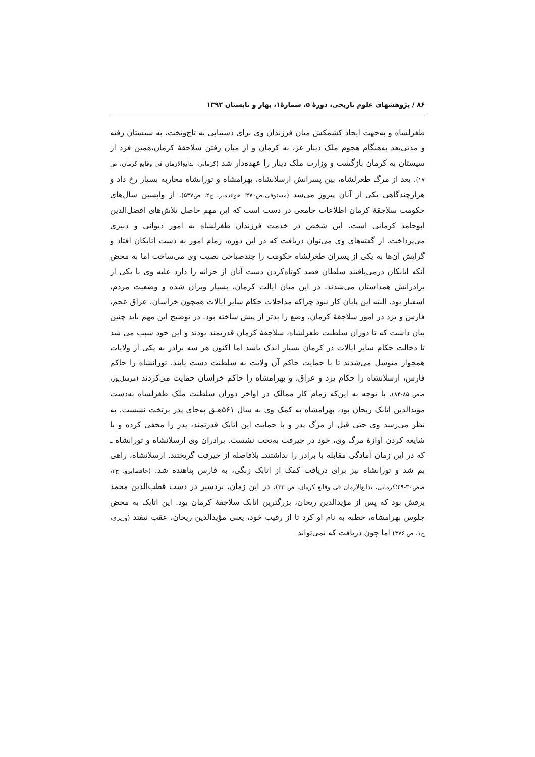۸۶ / پژوهشهای علوم تاریخی، دورهٔ ۵، شمارهٔ۱، بهار و تابستان ۱۳۹۲
طغرلشاه و به‌جهت ایجاد کشمکش میان فرزندان وی برای دستیابی به تاج‌وتخت، به سیستان رفته و مدتی‌بعد به‌هنگام هجوم ملک دینار غز، به کرمان و از میان رفتن سلاجقهٔ کرمان،همین فرد از سیستان به کرمان بازگشت و وزارت ملک دینار را عهده‌دار شد (کرمانی، بدایع‌الازمان فی وقایع کرمان، ص ۱۷). بعد از مرگ طغرلشاه، بین پسرانش ارسلانشاه، بهرامشاه و تورانشاه محاربه بسیار رخ داد و هرازچندگاهی یکی از آنان پیروز می‌شد (مستوفی،ص۴۷۰؛ خواندمیر، ج۲، ص۵۳۷). از واپسین سال‌های حکومت سلاجقهٔ کرمان اطلاعات جامعی در دست است که این مهم حاصل تلاش‌های افضل‌الدین ابوحامد کرمانی است. این شخص در خدمت فرزندان طغرلشاه به امور دیوانی و دبیری می‌پرداخت. از گفته‌های وی می‌توان دریافت که در این دوره، زمام امور به دست اتابکان افتاد و گرایش آن‌ها به یکی از پسران طغرلشاه حکومت را چندصباحی نصیب وی می‌ساخت اما به محض آنکه اتابکان درمی‌یافتند سلطان قصد کوتاه‌کردن دست آنان از خزانه را دارد علیه وی با یکی از برادرانش همداستان می‌شدند. در این میان ایالت کرمان، بسیار ویران شده و وضعیت مردم، اسفبار بود. البته این پایان کار نبود چراکه مداخلات حکام سایر ایالات همچون خراسان، عراق عجم، فارس و یزد در امور سلاجقهٔ کرمان، وضع را بدتر از پیش ساخته بود. در توضیح این مهم باید چنین بیان داشت که تا دوران سلطنت طغرلشاه، سلاجقهٔ کرمان قدرتمند بودند و این خود سبب می شد تا دخالت حکام سایر ایالات در کرمان بسیار اندک باشد اما اکنون هر سه برادر به یکی از ولایات همجوار متوسل می‌شدند تا با حمایت حاکم آن ولایت به سلطنت دست یابند. تورانشاه را حاکم فارس، ارسلانشاه را حکام یزد و عراق، و بهرامشاه را حاکم خراسان حمایت می‌کردند (مرسل‌پور، صص ۸۵-۸۴). با توجه به این‌که زمام کار ممالک در اواخر دوران سلطنت ملک طغرلشاه به‌دست مؤیدالدین اتابک ریحان بود، بهرامشاه به کمک وی به سال ۵۶۱هـ‍ق به‌جای پدر برتخت نشست. به نظر می‌رسد وی حتی قبل از مرگ پدر و با حمایت این اتابک قدرتمند، پدر را مخفی کرده و با شایعه کردن آوازهٔ مرگ وی، خود در جیرفت به‌تخت نشست. برادران وی ارسلانشاه و تورانشاه ـ که در این زمان آمادگی مقابله با برادر را نداشتندـ بلافاصله از جیرفت گریختند. ارسلانشاه، راهی بم شد و تورانشاه نیز برای دریافت کمک از اتابک زنگی، به فارس پناهنده شد. (حافظ‌ابرو، ج۳، صص۳۰-۲۹؛کرمانی، بدایع‌الازمان فی وقایع کرمان، ص ۳۳). در این زمان، بردسیر در دست قطب‌الدین محمد بزقش بود که پس از مؤیدالدین ریحان، بزرگترین اتابک سلاجقهٔ کرمان بود. این اتابک به محض جلوس بهرامشاه، خطبه به نام او کرد تا از رقیب خود، یعنی مؤیدالدین ریحان، عقب نیفتد (وزیری، ج۱، ص ۳۷۶) اما چون دریافت که نمی‌تواند